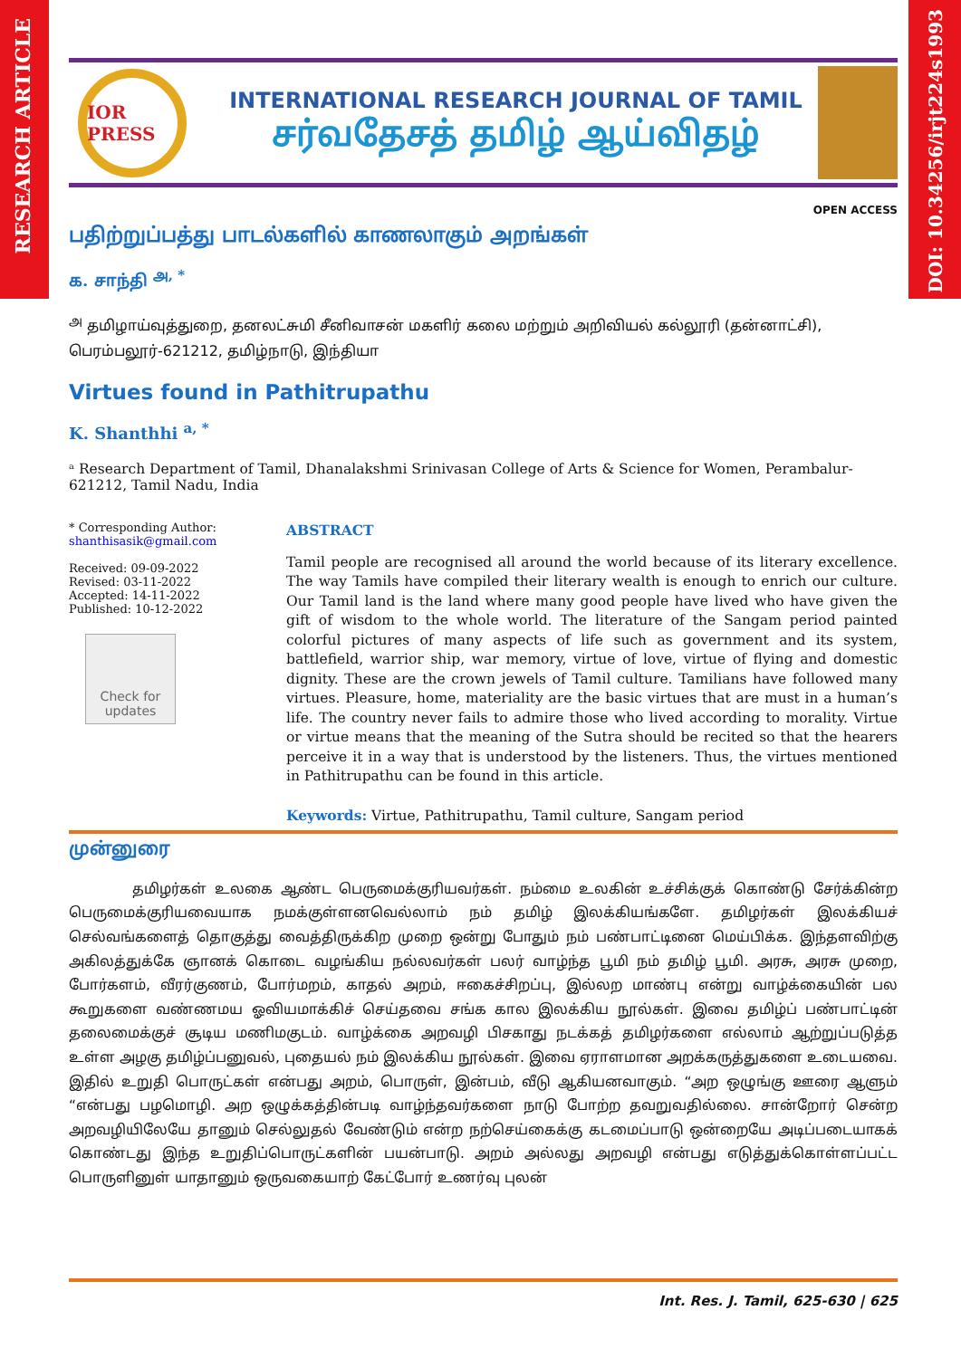RESEARCH ARTICLE
DOI: 10.34256/irjt224s1993
IOR PRESS
INTERNATIONAL RESEARCH JOURNAL OF TAMIL
சர்வதேசத் தமிழ் ஆய்விதழ்
OPEN ACCESS
பதிற்றுப்பத்து பாடல்களில் காணலாகும் அறங்கள்
க. சாந்தி <sup>அ, *</sup>
<sup>அ</sup> தமிழாய்வுத்துறை, தனலட்சுமி சீனிவாசன் மகளிர் கலை மற்றும் அறிவியல் கல்லூரி (தன்னாட்சி), பெரம்பலூர்-621212, தமிழ்நாடு, இந்தியா
Virtues found in Pathitrupathu
K. Shanthhi <sup>a, *</sup>
ᵃ Research Department of Tamil, Dhanalakshmi Srinivasan College of Arts & Science for Women, Perambalur-621212, Tamil Nadu, India
* Corresponding Author:
shanthisasik@gmail.com
Received: 09-09-2022
Revised: 03-11-2022
Accepted: 14-11-2022
Published: 10-12-2022
Check for updates
ABSTRACT
Tamil people are recognised all around the world because of its literary excellence. The way Tamils have compiled their literary wealth is enough to enrich our culture. Our Tamil land is the land where many good people have lived who have given the gift of wisdom to the whole world. The literature of the Sangam period painted colorful pictures of many aspects of life such as government and its system, battlefield, warrior ship, war memory, virtue of love, virtue of flying and domestic dignity. These are the crown jewels of Tamil culture. Tamilians have followed many virtues. Pleasure, home, materiality are the basic virtues that are must in a human’s life. The country never fails to admire those who lived according to morality. Virtue or virtue means that the meaning of the Sutra should be recited so that the hearers perceive it in a way that is understood by the listeners. Thus, the virtues mentioned in Pathitrupathu can be found in this article.
Keywords: Virtue, Pathitrupathu, Tamil culture, Sangam period
முன்னுரை
தமிழர்கள் உலகை ஆண்ட பெருமைக்குரியவர்கள். நம்மை உலகின் உச்சிக்குக் கொண்டு சேர்க்கின்ற பெருமைக்குரியவையாக நமக்குள்ளனவெல்லாம் நம் தமிழ் இலக்கியங்களே. தமிழர்கள் இலக்கியச் செல்வங்களைத் தொகுத்து வைத்திருக்கிற முறை ஒன்று போதும் நம் பண்பாட்டினை மெய்பிக்க. இந்தளவிற்கு அகிலத்துக்கே ஞானக் கொடை வழங்கிய நல்லவர்கள் பலர் வாழ்ந்த பூமி நம் தமிழ் பூமி. அரசு, அரசு முறை, போர்களம், வீரர்குணம், போர்மறம், காதல் அறம், ஈகைச்சிறப்பு, இல்லற மாண்பு என்று வாழ்க்கையின் பல கூறுகளை வண்ணமய ஓவியமாக்கிச் செய்தவை சங்க கால இலக்கிய நூல்கள். இவை தமிழ்ப் பண்பாட்டின் தலைமைக்குச் சூடிய மணிமகுடம். வாழ்க்கை அறவழி பிசகாது நடக்கத் தமிழர்களை எல்லாம் ஆற்றுப்படுத்த உள்ள அழகு தமிழ்ப்பனுவல், புதையல் நம் இலக்கிய நூல்கள். இவை ஏராளமான அறக்கருத்துகளை உடையவை. இதில் உறுதி பொருட்கள் என்பது அறம், பொருள், இன்பம், வீடு ஆகியனவாகும். “அற ஒழுங்கு ஊரை ஆளும் “என்பது பழமொழி. அற ஒழுக்கத்தின்படி வாழ்ந்தவர்களை நாடு போற்ற தவறுவதில்லை. சான்றோர் சென்ற அறவழியிலேயே தானும் செல்லுதல் வேண்டும் என்ற நற்செய்கைக்கு கடமைப்பாடு ஒன்றையே அடிப்படையாகக் கொண்டது இந்த உறுதிப்பொருட்களின் பயன்பாடு. அறம் அல்லது அறவழி என்பது எடுத்துக்கொள்ளப்பட்ட பொருளினுள் யாதானும் ஒருவகையாற் கேட்போர் உணர்வு புலன்
Int. Res. J. Tamil, 625-630 | 625